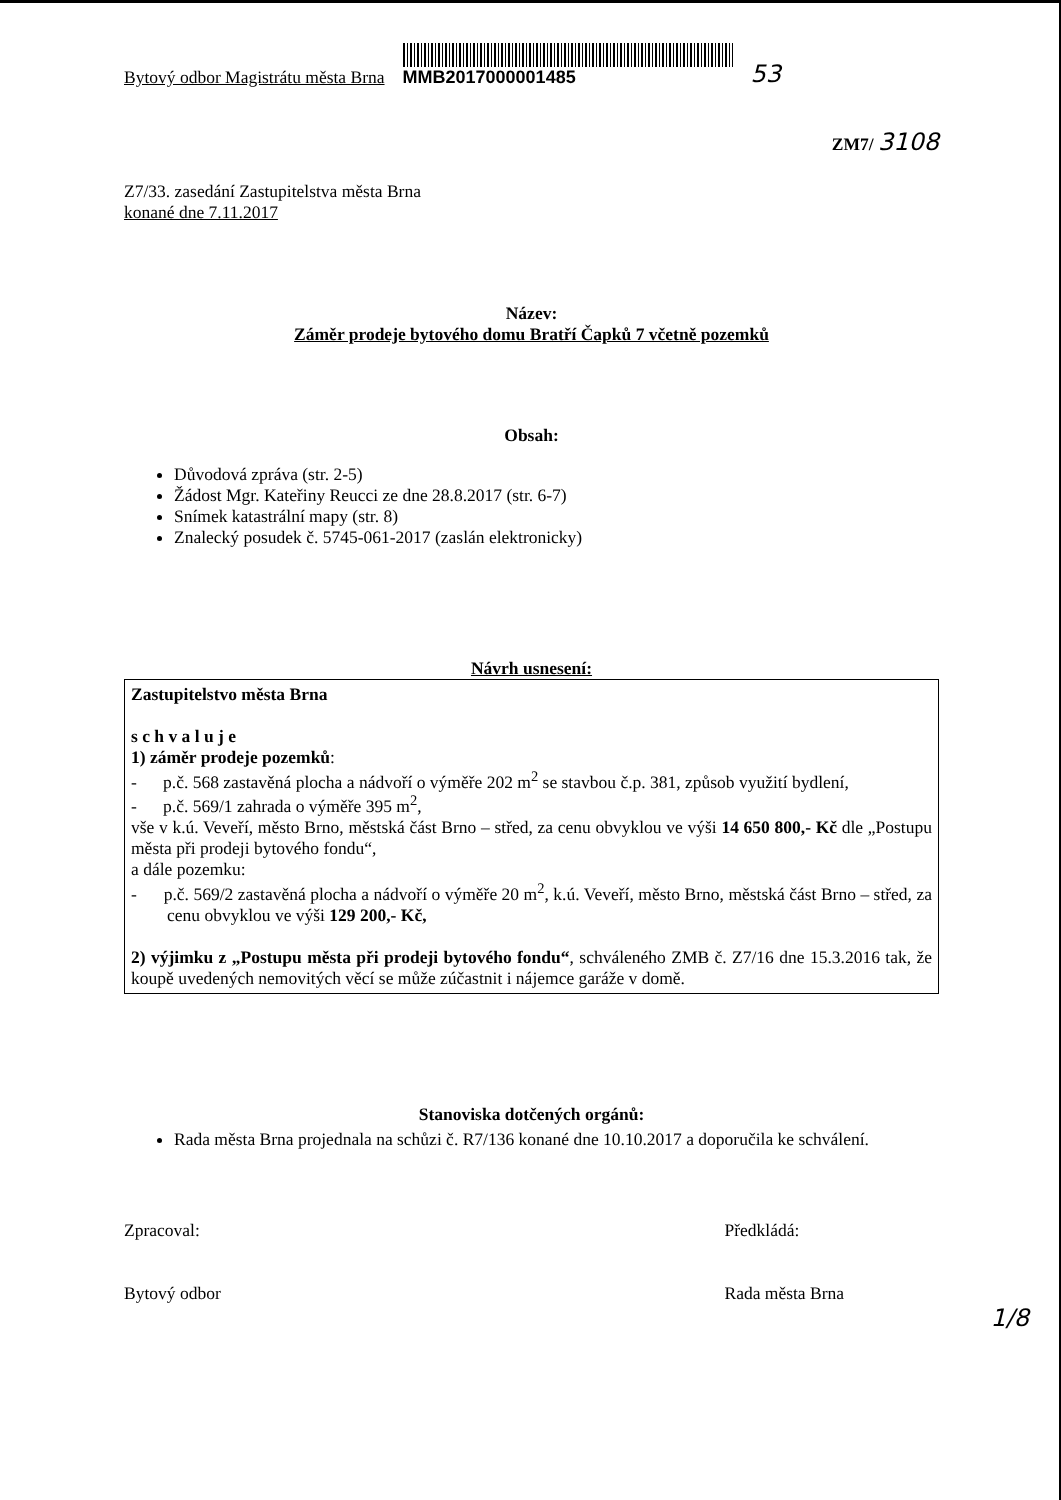Bytový odbor Magistrátu města Brna
MMB2017000001485
53
ZM7/ 3108
Z7/33. zasedání Zastupitelstva města Brna
konané dne 7.11.2017
Název:
Záměr prodeje bytového domu Bratří Čapků 7 včetně pozemků
Obsah:
Důvodová zpráva (str. 2-5)
Žádost Mgr. Kateřiny Reucci ze dne 28.8.2017 (str. 6-7)
Snímek katastrální mapy (str. 8)
Znalecký posudek č. 5745-061-2017 (zaslán elektronicky)
Návrh usnesení:
Zastupitelstvo města Brna
s c h v a l u j e
1) záměr prodeje pozemků:
- p.č. 568 zastavěná plocha a nádvoří o výměře 202 m<sup>2</sup> se stavbou č.p. 381, způsob využití bydlení,
- p.č. 569/1 zahrada o výměře 395 m<sup>2</sup>,
vše v k.ú. Veveří, město Brno, městská část Brno – střed, za cenu obvyklou ve výši 14 650 800,- Kč dle „Postupu města při prodeji bytového fondu“,
a dále pozemku:
- p.č. 569/2 zastavěná plocha a nádvoří o výměře 20 m<sup>2</sup>, k.ú. Veveří, město Brno, městská část Brno – střed, za cenu obvyklou ve výši 129 200,- Kč,
2) výjimku z „Postupu města při prodeji bytového fondu“, schváleného ZMB č. Z7/16 dne 15.3.2016 tak, že koupě uvedených nemovitých věcí se může zúčastnit i nájemce garáže v domě.
Stanoviska dotčených orgánů:
Rada města Brna projednala na schůzi č. R7/136 konané dne 10.10.2017 a doporučila ke schválení.
Zpracoval:
Bytový odbor
Předkládá:
Rada města Brna
1/8